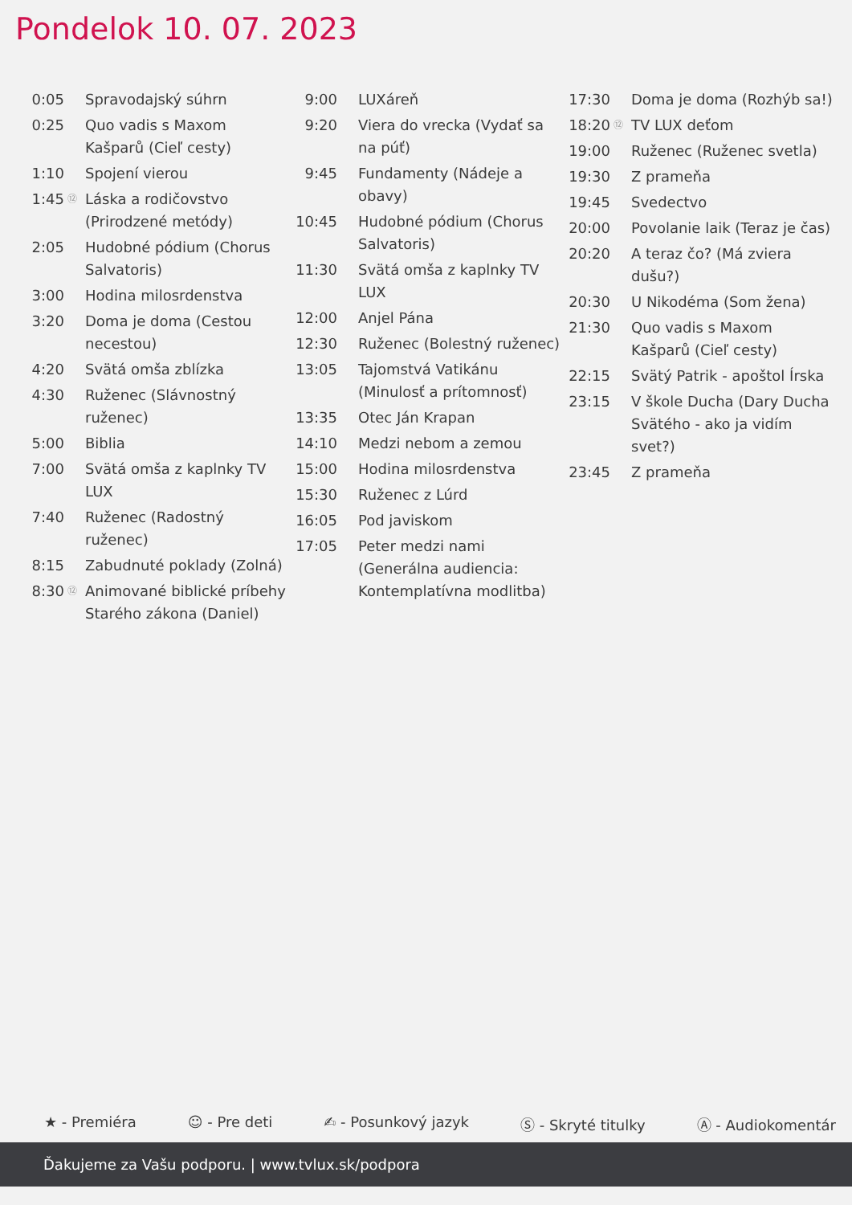Pondelok 10. 07. 2023
| 0:05 | | Spravodajský súhrn |
| 0:25 | | Quo vadis s Maxom Kašparů (Cieľ cesty) |
| 1:10 | | Spojení vierou |
| 1:45 | ⑫ | Láska a rodičovstvo (Prirodzené metódy) |
| 2:05 | | Hudobné pódium (Chorus Salvatoris) |
| 3:00 | | Hodina milosrdenstva |
| 3:20 | | Doma je doma (Cestou necestou) |
| 4:20 | | Svätá omša zblízka |
| 4:30 | | Ruženec (Slávnostný ruženec) |
| 5:00 | | Biblia |
| 7:00 | | Svätá omša z kaplnky TV LUX |
| 7:40 | | Ruženec (Radostný ruženec) |
| 8:15 | | Zabudnuté poklady (Zolná) |
| 8:30 | ⑫ | Animované biblické príbehy Starého zákona (Daniel) |
| 9:00 | | LUXáreň |
| 9:20 | | Viera do vrecka (Vydať sa na púť) |
| 9:45 | | Fundamenty (Nádeje a obavy) |
| 10:45 | | Hudobné pódium (Chorus Salvatoris) |
| 11:30 | | Svätá omša z kaplnky TV LUX |
| 12:00 | | Anjel Pána |
| 12:30 | | Ruženec (Bolestný ruženec) |
| 13:05 | | Tajomstvá Vatikánu (Minulosť a prítomnosť) |
| 13:35 | | Otec Ján Krapan |
| 14:10 | | Medzi nebom a zemou |
| 15:00 | | Hodina milosrdenstva |
| 15:30 | | Ruženec z Lúrd |
| 16:05 | | Pod javiskom |
| 17:05 | | Peter medzi nami (Generálna audiencia: Kontemplatívna modlitba) |
| 17:30 | | Doma je doma (Rozhýb sa!) |
| 18:20 | ⑫ | TV LUX deťom |
| 19:00 | | Ruženec (Ruženec svetla) |
| 19:30 | | Z prameňa |
| 19:45 | | Svedectvo |
| 20:00 | | Povolanie laik (Teraz je čas) |
| 20:20 | | A teraz čo? (Má zviera dušu?) |
| 20:30 | | U Nikodéma (Som žena) |
| 21:30 | | Quo vadis s Maxom Kašparů (Cieľ cesty) |
| 22:15 | | Svätý Patrik - apoštol Írska |
| 23:15 | | V škole Ducha (Dary Ducha Svätého - ako ja vidím svet?) |
| 23:45 | | Z prameňa |
★ - Premiéra ☺ - Pre deti ✍ - Posunkový jazyk Ⓢ - Skryté titulky Ⓐ - Audiokomentár
Ďakujeme za Vašu podporu. | www.tvlux.sk/podpora